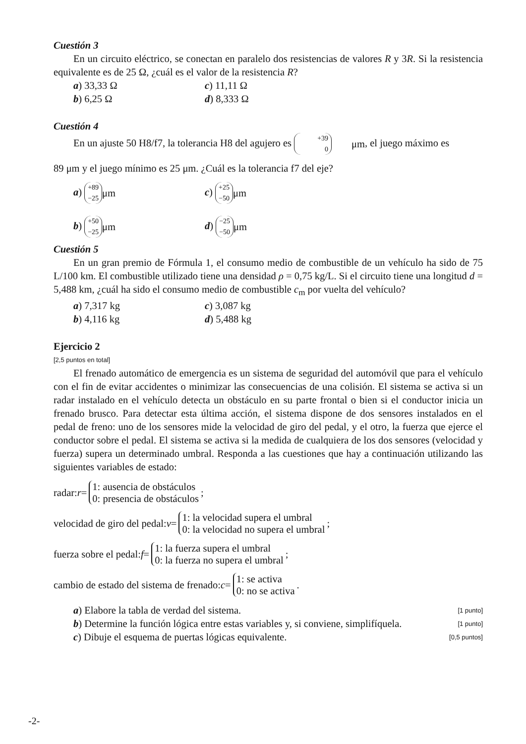Cuestión 3
En un circuito eléctrico, se conectan en paralelo dos resistencias de valores R y 3R. Si la resistencia equivalente es de 25 Ω, ¿cuál es el valor de la resistencia R?
a) 33,33 Ω
c) 11,11 Ω
b) 6,25 Ω
d) 8,333 Ω
Cuestión 4
En un ajuste 50 H8/f7, la tolerancia H8 del agujero es +39 0 μm, el juego máximo es
89 μm y el juego mínimo es 25 μm. ¿Cuál es la tolerancia f7 del eje?
a) +89 −25 μm
c) +25 −50 μm
b) +50 −25 μm
d) −25 −50 μm
Cuestión 5
En un gran premio de Fórmula 1, el consumo medio de combustible de un vehículo ha sido de 75 L/100 km. El combustible utilizado tiene una densidad ρ = 0,75 kg/L. Si el circuito tiene una longitud d = 5,488 km, ¿cuál ha sido el consumo medio de combustible c<sub>m</sub> por vuelta del vehículo?
a) 7,317 kg
c) 3,087 kg
b) 4,116 kg
d) 5,488 kg
Ejercicio 2
[2,5 puntos en total]
El frenado automático de emergencia es un sistema de seguridad del automóvil que para el vehículo con el fin de evitar accidentes o minimizar las consecuencias de una colisión. El sistema se activa si un radar instalado en el vehículo detecta un obstáculo en su parte frontal o bien si el conductor inicia un frenado brusco. Para detectar esta última acción, el sistema dispone de dos sensores instalados en el pedal de freno: uno de los sensores mide la velocidad de giro del pedal, y el otro, la fuerza que ejerce el conductor sobre el pedal. El sistema se activa si la medida de cualquiera de los dos sensores (velocidad y fuerza) supera un determinado umbral. Responda a las cuestiones que hay a continuación utilizando las siguientes variables de estado:
radar: r = 1: ausencia de obstáculos 0: presencia de obstáculos ;
velocidad de giro del pedal: v = 1: la velocidad supera el umbral 0: la velocidad no supera el umbral ;
fuerza sobre el pedal: f = 1: la fuerza supera el umbral 0: la fuerza no supera el umbral ;
cambio de estado del sistema de frenado: c = 1: se activa 0: no se activa .
a) Elabore la tabla de verdad del sistema. [1 punto]
b) Determine la función lógica entre estas variables y, si conviene, simplifíquela. [1 punto]
c) Dibuje el esquema de puertas lógicas equivalente. [0,5 puntos]
-2-